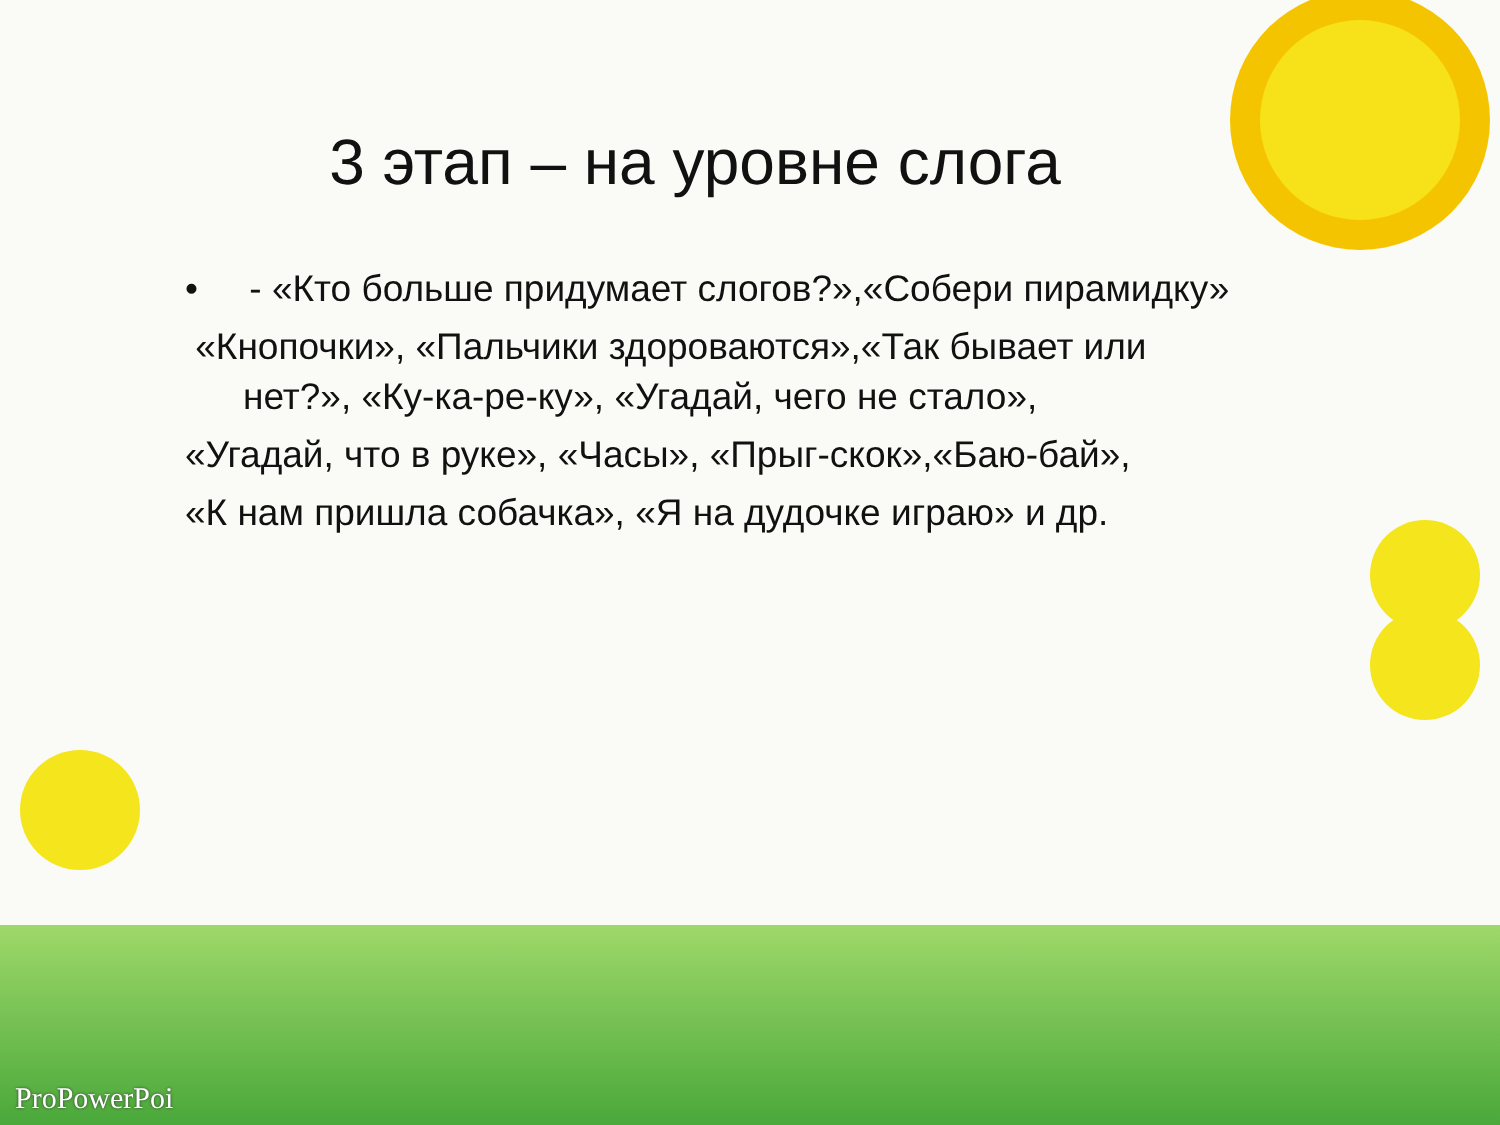3 этап – на уровне слога
• - «Кто больше придумает слогов?»,«Собери пирамидку»
«Кнопочки», «Пальчики здороваются»,«Так бывает или нет?», «Ку-ка-ре-ку», «Угадай, чего не стало»,
«Угадай, что в руке», «Часы», «Прыг-скок»,«Баю-бай»,
«К нам пришла собачка», «Я на дудочке играю» и др.
ProPowerPoi